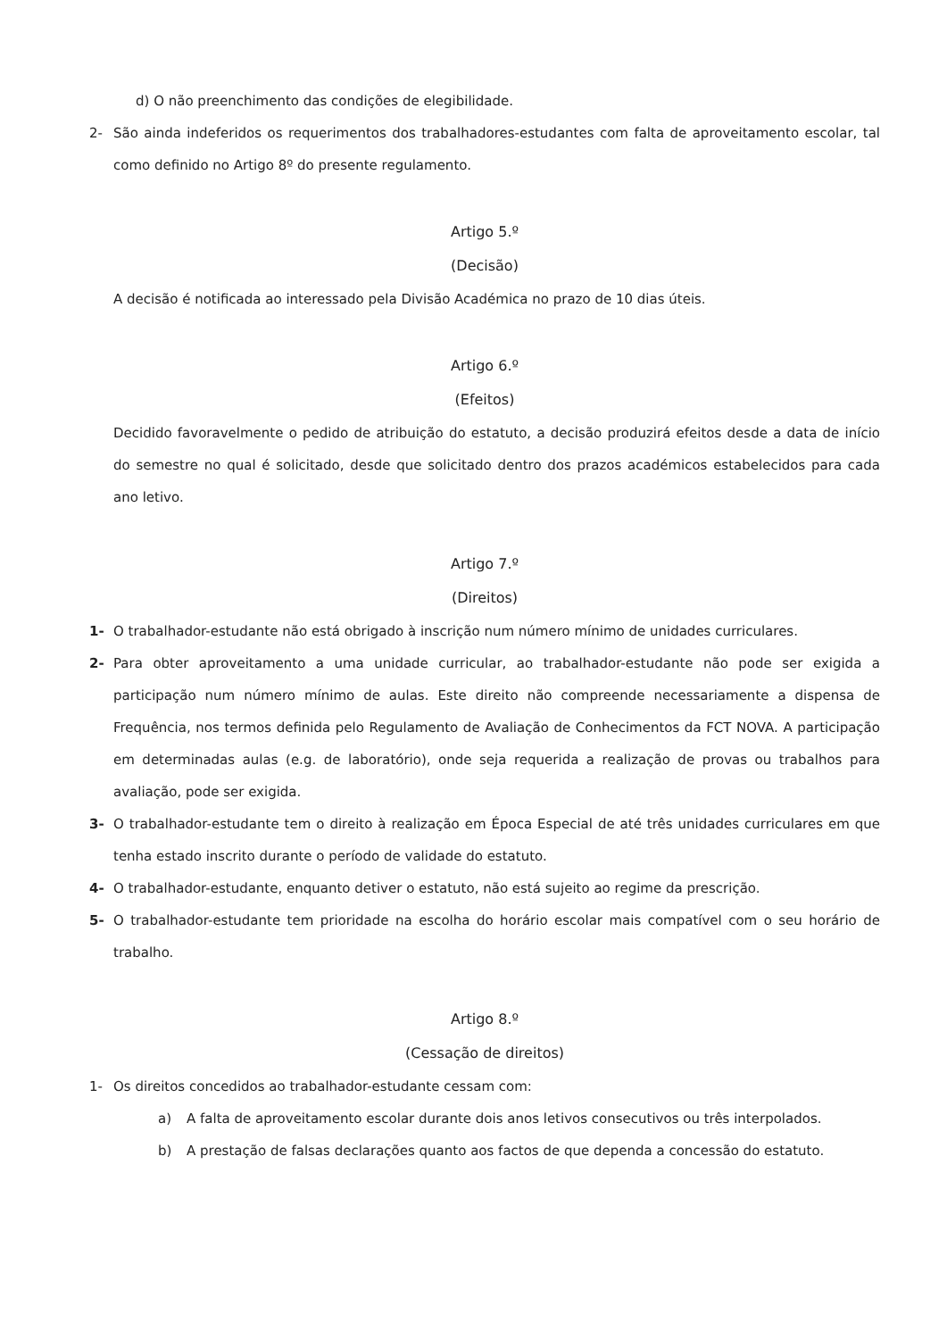d) O não preenchimento das condições de elegibilidade.
2- São ainda indeferidos os requerimentos dos trabalhadores-estudantes com falta de aproveitamento escolar, tal como definido no Artigo 8º do presente regulamento.
Artigo 5.º
(Decisão)
A decisão é notificada ao interessado pela Divisão Académica no prazo de 10 dias úteis.
Artigo 6.º
(Efeitos)
Decidido favoravelmente o pedido de atribuição do estatuto, a decisão produzirá efeitos desde a data de início do semestre no qual é solicitado, desde que solicitado dentro dos prazos académicos estabelecidos para cada ano letivo.
Artigo 7.º
(Direitos)
1- O trabalhador-estudante não está obrigado à inscrição num número mínimo de unidades curriculares.
2- Para obter aproveitamento a uma unidade curricular, ao trabalhador-estudante não pode ser exigida a participação num número mínimo de aulas. Este direito não compreende necessariamente a dispensa de Frequência, nos termos definida pelo Regulamento de Avaliação de Conhecimentos da FCT NOVA. A participação em determinadas aulas (e.g. de laboratório), onde seja requerida a realização de provas ou trabalhos para avaliação, pode ser exigida.
3- O trabalhador-estudante tem o direito à realização em Época Especial de até três unidades curriculares em que tenha estado inscrito durante o período de validade do estatuto.
4- O trabalhador-estudante, enquanto detiver o estatuto, não está sujeito ao regime da prescrição.
5- O trabalhador-estudante tem prioridade na escolha do horário escolar mais compatível com o seu horário de trabalho.
Artigo 8.º
(Cessação de direitos)
1- Os direitos concedidos ao trabalhador-estudante cessam com:
a) A falta de aproveitamento escolar durante dois anos letivos consecutivos ou três interpolados.
b) A prestação de falsas declarações quanto aos factos de que dependa a concessão do estatuto.